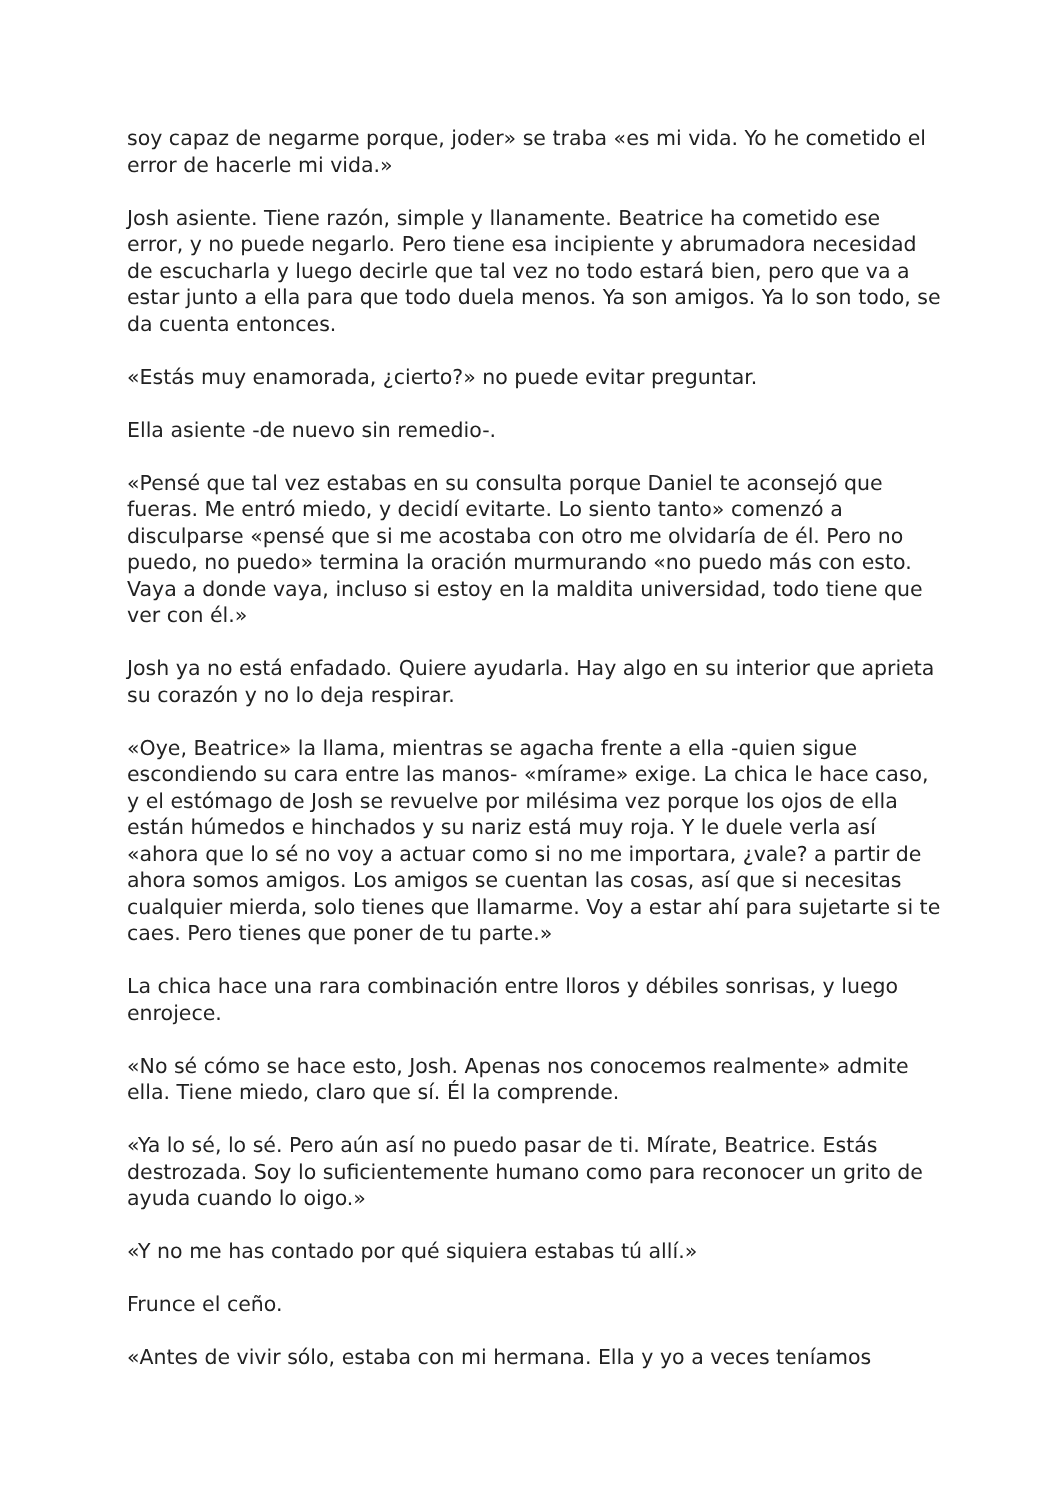soy capaz de negarme porque, joder» se traba «es mi vida. Yo he cometido el error de hacerle mi vida.»
Josh asiente. Tiene razón, simple y llanamente. Beatrice ha cometido ese error, y no puede negarlo. Pero tiene esa incipiente y abrumadora necesidad de escucharla y luego decirle que tal vez no todo estará bien, pero que va a estar junto a ella para que todo duela menos. Ya son amigos. Ya lo son todo, se da cuenta entonces.
«Estás muy enamorada, ¿cierto?» no puede evitar preguntar.
Ella asiente -de nuevo sin remedio-.
«Pensé que tal vez estabas en su consulta porque Daniel te aconsejó que fueras. Me entró miedo, y decidí evitarte. Lo siento tanto» comenzó a disculparse «pensé que si me acostaba con otro me olvidaría de él. Pero no puedo, no puedo» termina la oración murmurando «no puedo más con esto. Vaya a donde vaya, incluso si estoy en la maldita universidad, todo tiene que ver con él.»
Josh ya no está enfadado. Quiere ayudarla. Hay algo en su interior que aprieta su corazón y no lo deja respirar.
«Oye, Beatrice» la llama, mientras se agacha frente a ella -quien sigue escondiendo su cara entre las manos- «mírame» exige. La chica le hace caso, y el estómago de Josh se revuelve por milésima vez porque los ojos de ella están húmedos e hinchados y su nariz está muy roja. Y le duele verla así «ahora que lo sé no voy a actuar como si no me importara, ¿vale? a partir de ahora somos amigos. Los amigos se cuentan las cosas, así que si necesitas cualquier mierda, solo tienes que llamarme. Voy a estar ahí para sujetarte si te caes. Pero tienes que poner de tu parte.»
La chica hace una rara combinación entre lloros y débiles sonrisas, y luego enrojece.
«No sé cómo se hace esto, Josh. Apenas nos conocemos realmente» admite ella. Tiene miedo, claro que sí. Él la comprende.
«Ya lo sé, lo sé. Pero aún así no puedo pasar de ti. Mírate, Beatrice. Estás destrozada. Soy lo suficientemente humano como para reconocer un grito de ayuda cuando lo oigo.»
«Y no me has contado por qué siquiera estabas tú allí.»
Frunce el ceño.
«Antes de vivir sólo, estaba con mi hermana. Ella y yo a veces teníamos